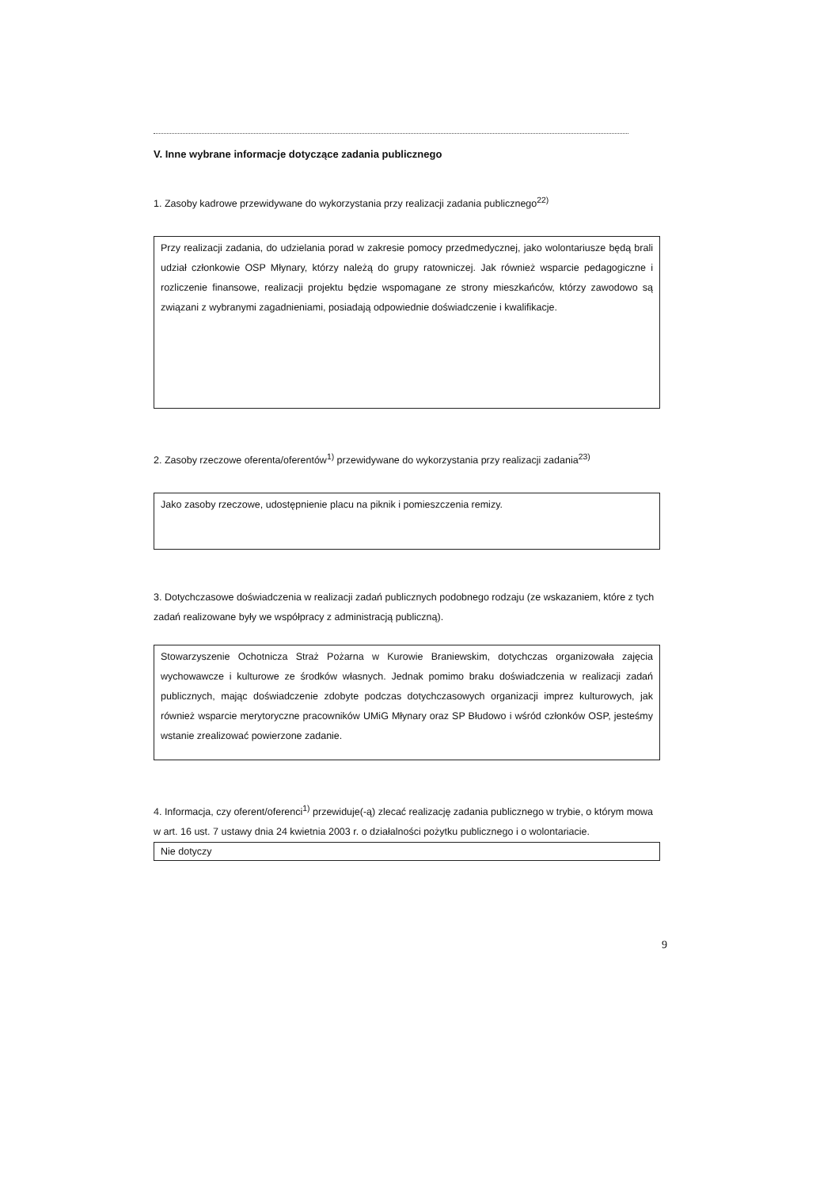V. Inne wybrane informacje dotyczące zadania publicznego
1. Zasoby kadrowe przewidywane do wykorzystania przy realizacji zadania publicznego<sup>22)</sup>
Przy realizacji zadania, do udzielania porad w zakresie pomocy przedmedycznej, jako wolontariusze będą brali udział członkowie OSP Młynary, którzy należą do grupy ratowniczej. Jak również wsparcie pedagogiczne i rozliczenie finansowe, realizacji projektu będzie wspomagane ze strony mieszkańców, którzy zawodowo są związani z wybranymi zagadnieniami, posiadają odpowiednie doświadczenie i kwalifikacje.
2. Zasoby rzeczowe oferenta/oferentów<sup>1)</sup> przewidywane do wykorzystania przy realizacji zadania<sup>23)</sup>
Jako zasoby rzeczowe, udostępnienie placu na piknik i pomieszczenia remizy.
3. Dotychczasowe doświadczenia w realizacji zadań publicznych podobnego rodzaju (ze wskazaniem, które z tych zadań realizowane były we współpracy z administracją publiczną).
Stowarzyszenie Ochotnicza Straż Pożarna w Kurowie Braniewskim, dotychczas organizowała zajęcia wychowawcze i kulturowe ze środków własnych. Jednak pomimo braku doświadczenia w realizacji zadań publicznych, mając doświadczenie zdobyte podczas dotychczasowych organizacji imprez kulturowych, jak również wsparcie merytoryczne pracowników UMiG Młynary oraz SP Błudowo i wśród członków OSP, jesteśmy wstanie zrealizować powierzone zadanie.
4. Informacja, czy oferent/oferenci<sup>1)</sup> przewiduje(-ą) zlecać realizację zadania publicznego w trybie, o którym mowa w art. 16 ust. 7 ustawy dnia 24 kwietnia 2003 r. o działalności pożytku publicznego i o wolontariacie.
Nie dotyczy
9